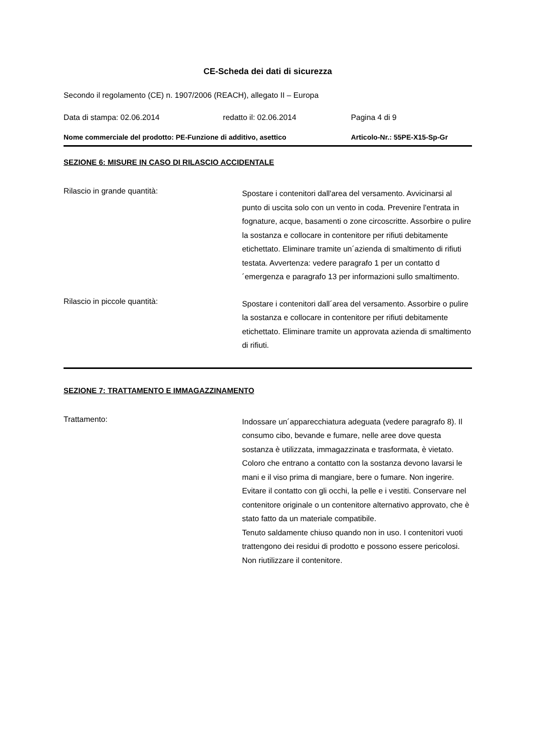CE-Scheda dei dati di sicurezza
Secondo il regolamento (CE) n. 1907/2006 (REACH), allegato II – Europa
Data di stampa: 02.06.2014 redatto il: 02.06.2014 Pagina 4 di 9
Nome commerciale del prodotto: PE-Funzione di additivo, asettico Articolo-Nr.: 55PE-X15-Sp-Gr
SEZIONE 6: MISURE IN CASO DI RILASCIO ACCIDENTALE
Rilascio in grande quantità:
Spostare i contenitori dall'area del versamento. Avvicinarsi al punto di uscita solo con un vento in coda. Prevenire l'entrata in fognature, acque, basamenti o zone circoscritte. Assorbire o pulire la sostanza e collocare in contenitore per rifiuti debitamente etichettato. Eliminare tramite un´azienda di smaltimento di rifiuti testata. Avvertenza: vedere paragrafo 1 per un contatto d´emergenza e paragrafo 13 per informazioni sullo smaltimento.
Rilascio in piccole quantità:
Spostare i contenitori dall´area del versamento. Assorbire o pulire la sostanza e collocare in contenitore per rifiuti debitamente etichettato. Eliminare tramite un approvata azienda di smaltimento di rifiuti.
SEZIONE 7: TRATTAMENTO E IMMAGAZZINAMENTO
Trattamento:
Indossare un´apparecchiatura adeguata (vedere paragrafo 8). Il consumo cibo, bevande e fumare, nelle aree dove questa sostanza è utilizzata, immagazzinata e trasformata, è vietato. Coloro che entrano a contatto con la sostanza devono lavarsi le mani e il viso prima di mangiare, bere o fumare. Non ingerire. Evitare il contatto con gli occhi, la pelle e i vestiti. Conservare nel contenitore originale o un contenitore alternativo approvato, che è stato fatto da un materiale compatibile.
Tenuto saldamente chiuso quando non in uso. I contenitori vuoti trattengono dei residui di prodotto e possono essere pericolosi. Non riutilizzare il contenitore.